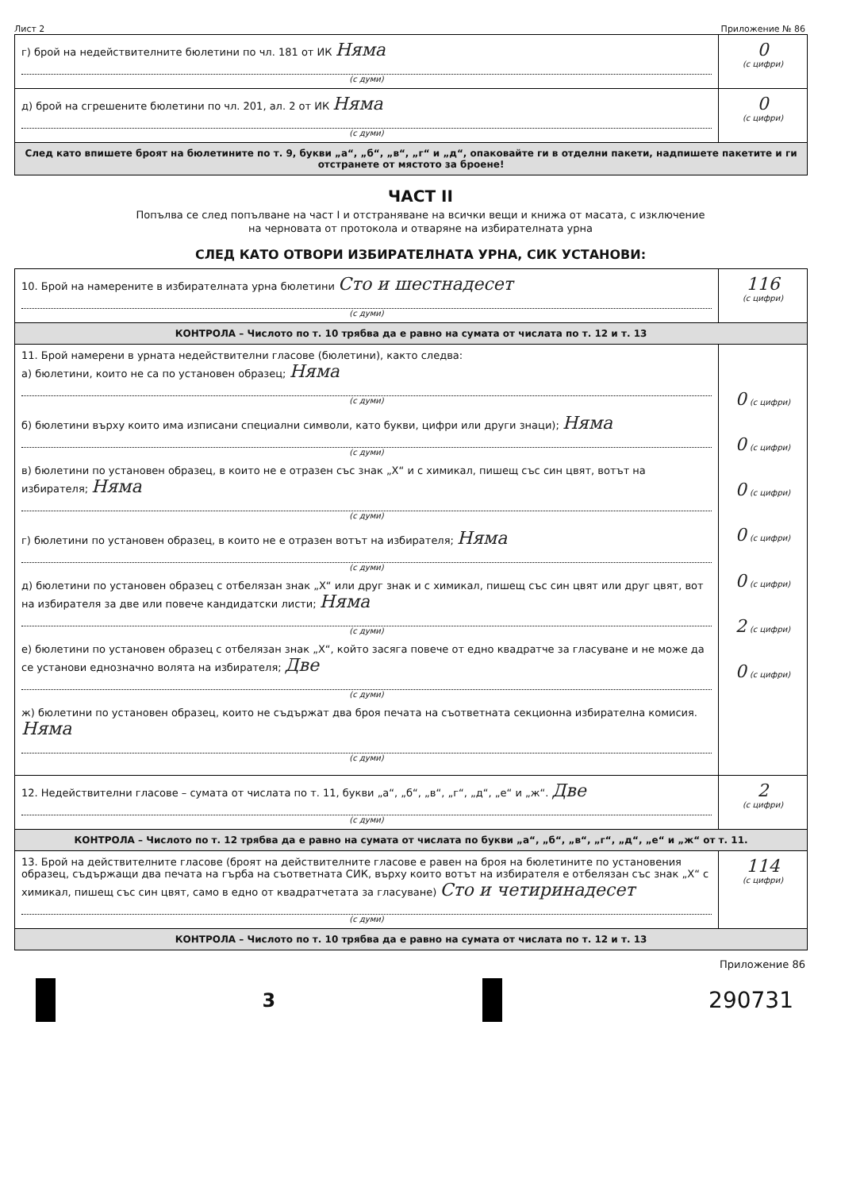Лист 2 Приложение № 86
| г) брой на недействителните бюлетини по чл. 181 от ИК Няма (с думи) | 0 (с цифри) |
| д) брой на сгрешените бюлетини по чл. 201, ал. 2 от ИК Няма (с думи) | 0 (с цифри) |
| След като впишете броят на бюлетините по т. 9, букви „а“, „б“, „в“, „г“ и „д“, опаковайте ги в отделни пакети, надпишете пакетите и ги отстранете от мястото за броене! | |
ЧАСТ II
Попълва се след попълване на част I и отстраняване на всички вещи и книжа от масата, с изключение
на черновата от протокола и отваряне на избирателната урна
СЛЕД КАТО ОТВОРИ ИЗБИРАТЕЛНАТА УРНА, СИК УСТАНОВИ:
| 10. Брой на намерените в избирателната урна бюлетини Сто и шестнадесет (с думи) | 116 (с цифри) |
| КОНТРОЛА – Числото по т. 10 трябва да е равно на сумата от числата по т. 12 и т. 13 | |
| 11. Брой намерени в урната недействителни гласове (бюлетини), както следва: а) бюлетини, които не са по установен образец; Няма (с думи) б) бюлетини върху които има изписани специални символи, като букви, цифри или други знаци); Няма (с думи) в) бюлетини по установен образец, в които не е отразен със знак „Х“ и с химикал, пишещ със син цвят, вотът на избирателя; Няма (с думи) г) бюлетини по установен образец, в които не е отразен вотът на избирателя; Няма (с думи) д) бюлетини по установен образец с отбелязан знак „Х“ или друг знак и с химикал, пишещ със син цвят или друг цвят, вот на избирателя за две или повече кандидатски листи; Няма (с думи) е) бюлетини по установен образец с отбелязан знак „Х“, който засяга повече от едно квадратче за гласуване и не може да се установи еднозначно волята на избирателя; Две (с думи) ж) бюлетини по установен образец, които не съдържат два броя печата на съответната секционна избирателна комисия. Няма (с думи) | 0 (с цифри) 0 (с цифри) 0 (с цифри) 0 (с цифри) 0 (с цифри) 2 (с цифри) 0 (с цифри) |
| 12. Недействителни гласове – сумата от числата по т. 11, букви „а“, „б“, „в“, „г“, „д“, „е“ и „ж“. Две (с думи) | 2 (с цифри) |
| КОНТРОЛА – Числото по т. 12 трябва да е равно на сумата от числата по букви „а“, „б“, „в“, „г“, „д“, „е“ и „ж“ от т. 11. | |
| 13. Брой на действителните гласове (броят на действителните гласове е равен на броя на бюлетините по установения образец, съдържащи два печата на гърба на съответната СИК, върху които вотът на избирателя е отбелязан със знак „Х“ с химикал, пишещ със син цвят, само в едно от квадратчетата за гласуване) Сто и четиринадесет (с думи) | 114 (с цифри) |
| КОНТРОЛА – Числото по т. 10 трябва да е равно на сумата от числата по т. 12 и т. 13 | |
Приложение 86
3
290731